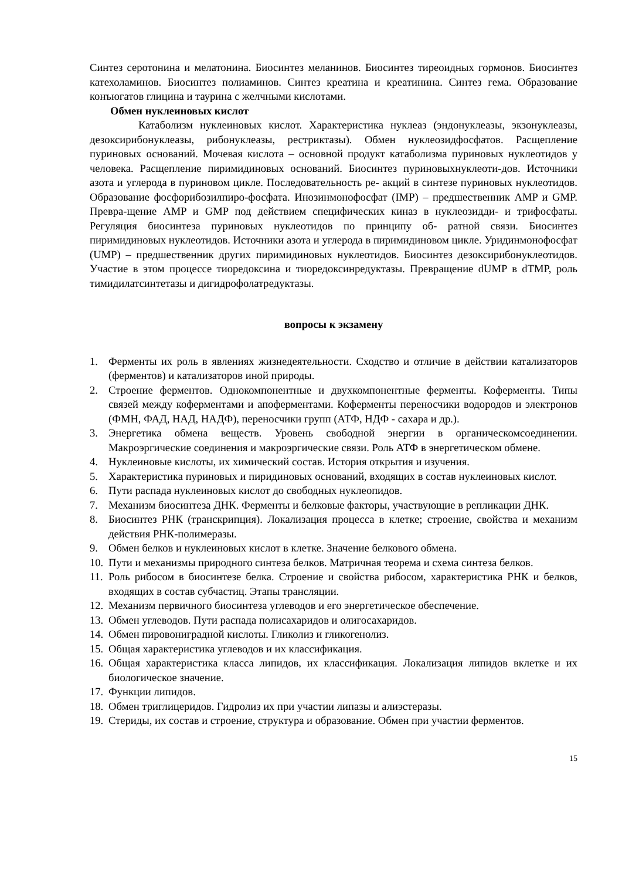Синтез серотонина и мелатонина. Биосинтез меланинов. Биосинтез тиреоидных гормонов. Биосинтез катехоламинов. Биосинтез полиаминов. Синтез креатина и креатинина. Синтез гема. Образование конъюгатов глицина и таурина с желчными кислотами.
Обмен нуклеиновых кислот
Катаболизм нуклеиновых кислот. Характеристика нуклеаз (эндонуклеазы, экзонуклеазы, дезоксирибонуклеазы, рибонуклеазы, рестриктазы). Обмен нуклеозидфосфатов. Расщепление пуриновых оснований. Мочевая кислота – основной продукт катаболизма пуриновых нуклеотидов у человека. Расщепление пиримидиновых оснований. Биосинтез пуриновыхнуклеоти-дов. Источники азота и углерода в пуриновом цикле. Последовательность ре- акций в синтезе пуриновых нуклеотидов. Образование фосфорибозилпиро-фосфата. Инозинмонофосфат (IMP) – предшественник AMP и GMP. Превра-щение AMP и GMP под действием специфических киназ в нуклеозидди- и трифосфаты. Регуляция биосинтеза пуриновых нуклеотидов по принципу об- ратной связи. Биосинтез пиримидиновых нуклеотидов. Источники азота и углерода в пиримидиновом цикле. Уридинмонофосфат (UMP) – предшественник других пиримидиновых нуклеотидов. Биосинтез дезоксирибонуклеотидов. Участие в этом процессе тиоредоксина и тиоредоксинредуктазы. Превращение dUMP в dTMP, роль тимидилатсинтетазы и дигидрофолатредуктазы.
вопросы к экзамену
1. Ферменты их роль в явлениях жизнедеятельности. Сходство и отличие в действии катализаторов (ферментов) и катализаторов иной природы.
2. Строение ферментов. Однокомпонентные и двухкомпонентные ферменты. Коферменты. Типы связей между коферментами и апоферментами. Коферменты переносчики водородов и электронов (ФМН, ФАД, НАД, НАДФ), переносчики групп (АТФ, НДФ - сахара и др.).
3. Энергетика обмена веществ. Уровень свободной энергии в органическомсоединении. Макроэргические соединения и макроэргические связи. Роль АТФ в энергетическом обмене.
4. Нуклеиновые кислоты, их химический состав. История открытия и изучения.
5. Характеристика пуриновых и пиридиновых оснований, входящих в состав нуклеиновых кислот.
6. Пути распада нуклеиновых кислот до свободных нуклеопидов.
7. Механизм биосинтеза ДНК. Ферменты и белковые факторы, участвующие в репликации ДНК.
8. Биосинтез РНК (транскрипция). Локализация процесса в клетке; строение, свойства и механизм действия РНК-полимеразы.
9. Обмен белков и нуклеиновых кислот в клетке. Значение белкового обмена.
10. Пути и механизмы природного синтеза белков. Матричная теорема и схема синтеза белков.
11. Роль рибосом в биосинтезе белка. Строение и свойства рибосом, характеристика РНК и белков, входящих в состав субчастиц. Этапы трансляции.
12. Механизм первичного биосинтеза углеводов и его энергетическое обеспечение.
13. Обмен углеводов. Пути распада полисахаридов и олигосахаридов.
14. Обмен пировониградной кислоты. Гликолиз и гликогенолиз.
15. Общая характеристика углеводов и их классификация.
16. Общая характеристика класса липидов, их классификация. Локализация липидов вклетке и их биологическое значение.
17. Функции липидов.
18. Обмен триглицеридов. Гидролиз их при участии липазы и алиэстеразы.
19. Стериды, их состав и строение, структура и образование. Обмен при участии ферментов.
15